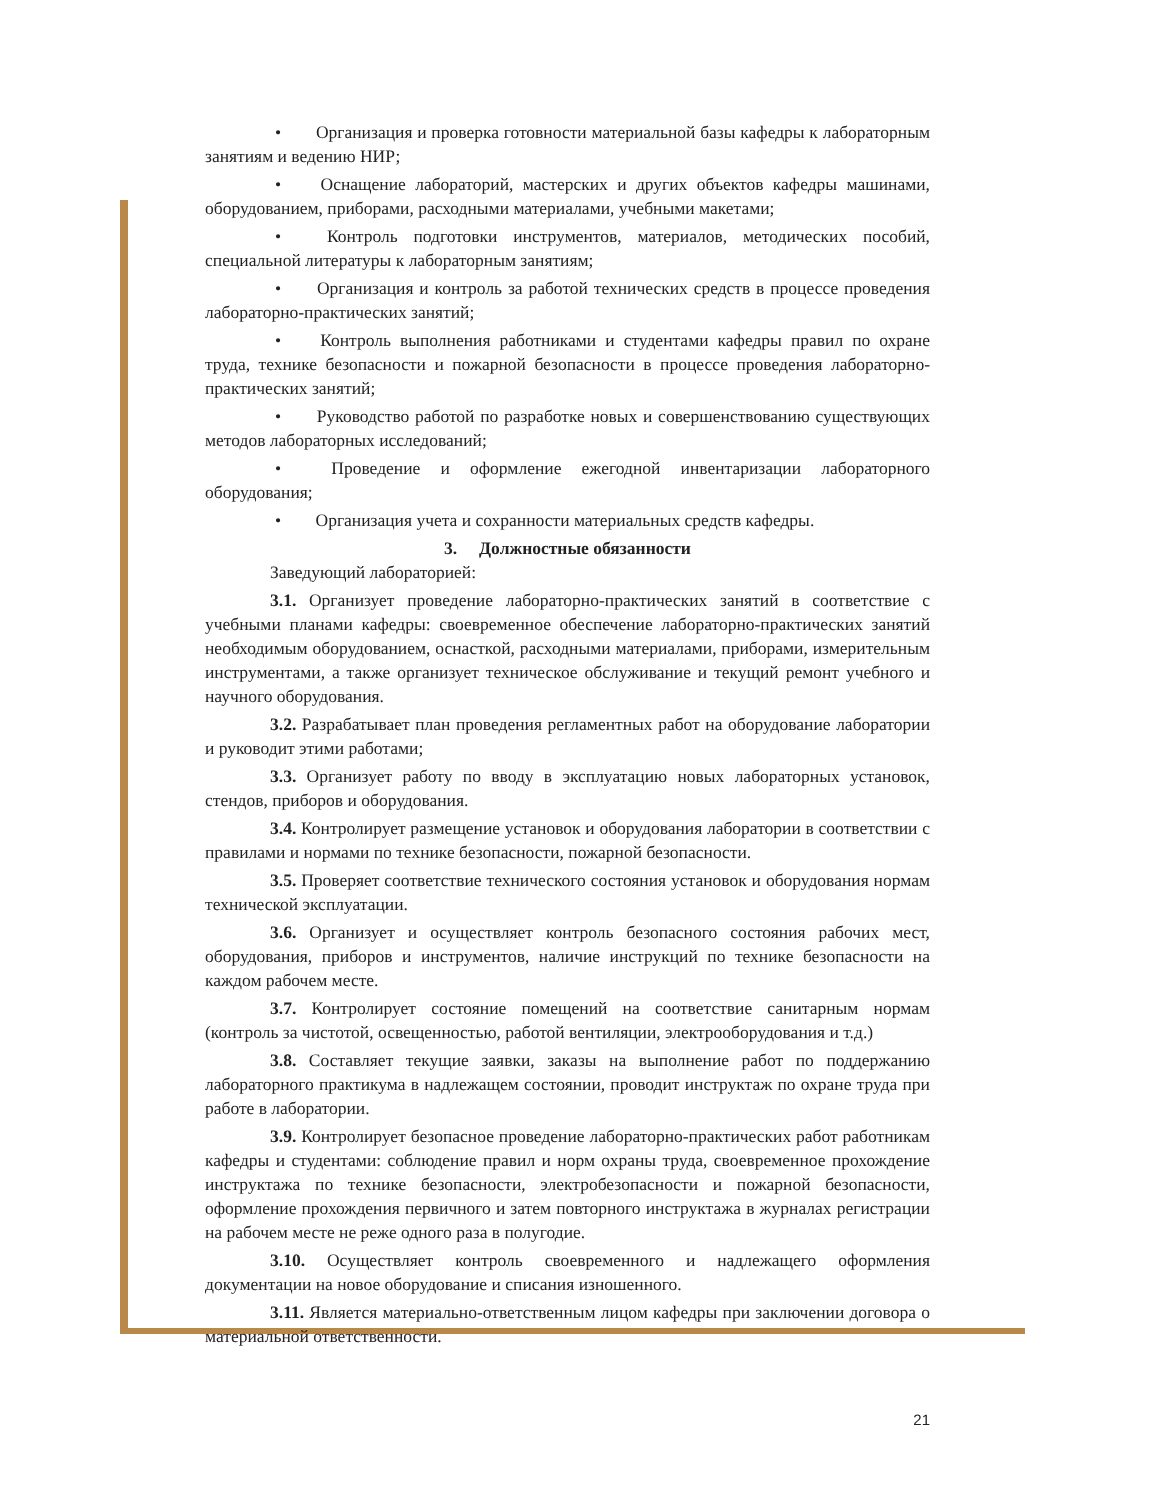• Организация и проверка готовности материальной базы кафедры к лабораторным занятиям и ведению НИР;
• Оснащение лабораторий, мастерских и других объектов кафедры машинами, оборудованием, приборами, расходными материалами, учебными макетами;
• Контроль подготовки инструментов, материалов, методических пособий, специальной литературы к лабораторным занятиям;
• Организация и контроль за работой технических средств в процессе проведения лабораторно-практических занятий;
• Контроль выполнения работниками и студентами кафедры правил по охране труда, технике безопасности и пожарной безопасности в процессе проведения лабораторно-практических занятий;
• Руководство работой по разработке новых и совершенствованию существующих методов лабораторных исследований;
• Проведение и оформление ежегодной инвентаризации лабораторного оборудования;
• Организация учета и сохранности материальных средств кафедры.
3. Должностные обязанности
Заведующий лабораторией:
3.1. Организует проведение лабораторно-практических занятий в соответствие с учебными планами кафедры: своевременное обеспечение лабораторно-практических занятий необходимым оборудованием, оснасткой, расходными материалами, приборами, измерительным инструментами, а также организует техническое обслуживание и текущий ремонт учебного и научного оборудования.
3.2. Разрабатывает план проведения регламентных работ на оборудование лаборатории и руководит этими работами;
3.3. Организует работу по вводу в эксплуатацию новых лабораторных установок, стендов, приборов и оборудования.
3.4. Контролирует размещение установок и оборудования лаборатории в соответствии с правилами и нормами по технике безопасности, пожарной безопасности.
3.5. Проверяет соответствие технического состояния установок и оборудования нормам технической эксплуатации.
3.6. Организует и осуществляет контроль безопасного состояния рабочих мест, оборудования, приборов и инструментов, наличие инструкций по технике безопасности на каждом рабочем месте.
3.7. Контролирует состояние помещений на соответствие санитарным нормам (контроль за чистотой, освещенностью, работой вентиляции, электрооборудования и т.д.)
3.8. Составляет текущие заявки, заказы на выполнение работ по поддержанию лабораторного практикума в надлежащем состоянии, проводит инструктаж по охране труда при работе в лаборатории.
3.9. Контролирует безопасное проведение лабораторно-практических работ работникам кафедры и студентами: соблюдение правил и норм охраны труда, своевременное прохождение инструктажа по технике безопасности, электробезопасности и пожарной безопасности, оформление прохождения первичного и затем повторного инструктажа в журналах регистрации на рабочем месте не реже одного раза в полугодие.
3.10. Осуществляет контроль своевременного и надлежащего оформления документации на новое оборудование и списания изношенного.
3.11. Является материально-ответственным лицом кафедры при заключении договора о материальной ответственности.
21